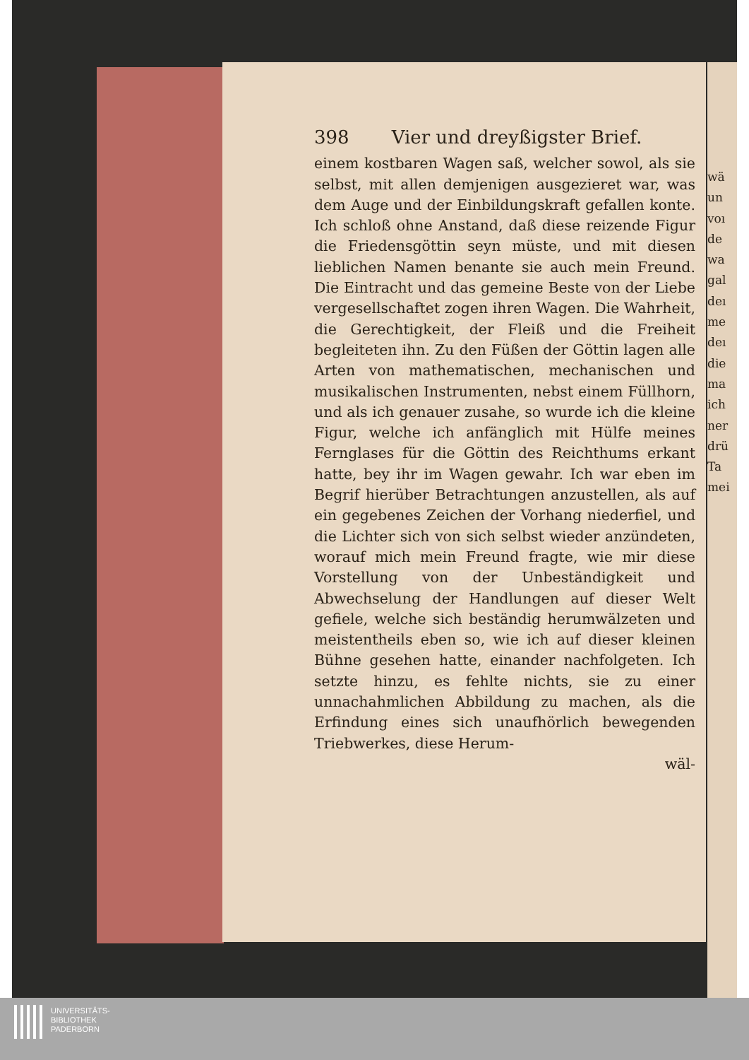wä
un
voı
de
wa
gal
deı
me
deı
die
ma
ich
ner
drü
Ta
mei
398 Vier und dreyßigster Brief.
einem kostbaren Wagen saß, welcher sowol, als sie selbst, mit allen demjenigen ausgezieret war, was dem Auge und der Einbildungskraft gefallen konte. Ich schloß ohne Anstand, daß diese reizende Figur die Friedensgöttin seyn müste, und mit diesen lieblichen Namen benante sie auch mein Freund. Die Eintracht und das gemeine Beste von der Liebe vergesellschaftet zogen ihren Wagen. Die Wahrheit, die Gerechtigkeit, der Fleiß und die Freiheit begleiteten ihn. Zu den Füßen der Göttin lagen alle Arten von mathematischen, mechanischen und musikalischen Instrumenten, nebst einem Füllhorn, und als ich genauer zusahe, so wurde ich die kleine Figur, welche ich anfänglich mit Hülfe meines Fernglases für die Göttin des Reichthums erkant hatte, bey ihr im Wagen gewahr. Ich war eben im Begrif hierüber Betrachtungen anzustellen, als auf ein gegebenes Zeichen der Vorhang niederfiel, und die Lichter sich von sich selbst wieder anzündeten, worauf mich mein Freund fragte, wie mir diese Vorstellung von der Unbeständigkeit und Abwechselung der Handlungen auf dieser Welt gefiele, welche sich beständig herumwälzeten und meistentheils eben so, wie ich auf dieser kleinen Bühne gesehen hatte, einander nachfolgeten. Ich setzte hinzu, es fehlte nichts, sie zu einer unnachahmlichen Abbildung zu machen, als die Erfindung eines sich unaufhörlich bewegenden Triebwerkes, diese Herum-
wäl-
UNIVERSITÄTS-
BIBLIOTHEK
PADERBORN